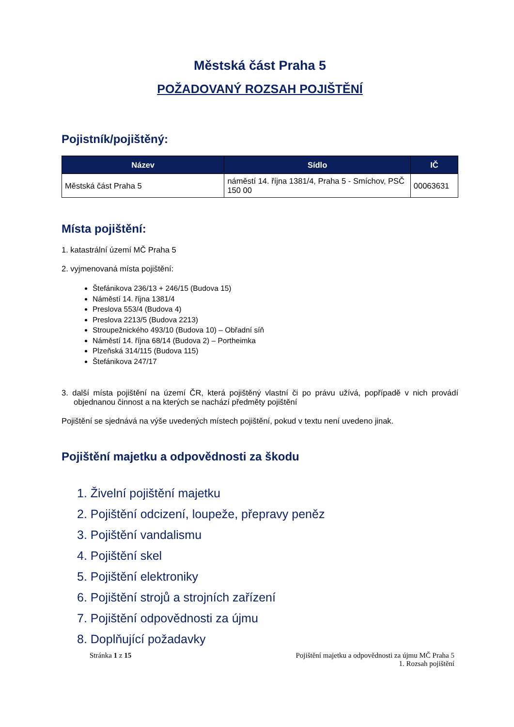Městská část Praha 5
POŽADOVANÝ ROZSAH POJIŠTĚNÍ
Pojistník/pojištěný:
| Název | Sídlo | IČ |
| --- | --- | --- |
| Městská část Praha 5 | náměstí 14. října 1381/4, Praha 5 - Smíchov, PSČ 150 00 | 00063631 |
Místa pojištění:
1. katastrální území MČ Praha 5
2. vyjmenovaná místa pojištění:
Štefánikova 236/13 + 246/15 (Budova 15)
Náměstí 14. října 1381/4
Preslova 553/4 (Budova 4)
Preslova 2213/5 (Budova 2213)
Stroupežnického 493/10 (Budova 10) – Obřadní síň
Náměstí 14. října 68/14 (Budova 2) – Portheimka
Plzeňská 314/115 (Budova 115)
Štefánikova 247/17
3. další místa pojištění na území ČR, která pojištěný vlastní či po právu užívá, popřípadě v nich provádí objednanou činnost a na kterých se nachází předměty pojištění
Pojištění se sjednává na výše uvedených místech pojištění, pokud v textu není uvedeno jinak.
Pojištění majetku a odpovědnosti za škodu
1. Živelní pojištění majetku
2. Pojištění odcizení, loupeže, přepravy peněz
3. Pojištění vandalismu
4. Pojištění skel
5. Pojištění elektroniky
6. Pojištění strojů a strojních zařízení
7. Pojištění odpovědnosti za újmu
8. Doplňující požadavky
Stránka 1 z 15 Pojištění majetku a odpovědnosti za újmu MČ Praha 5
1. Rozsah pojištění